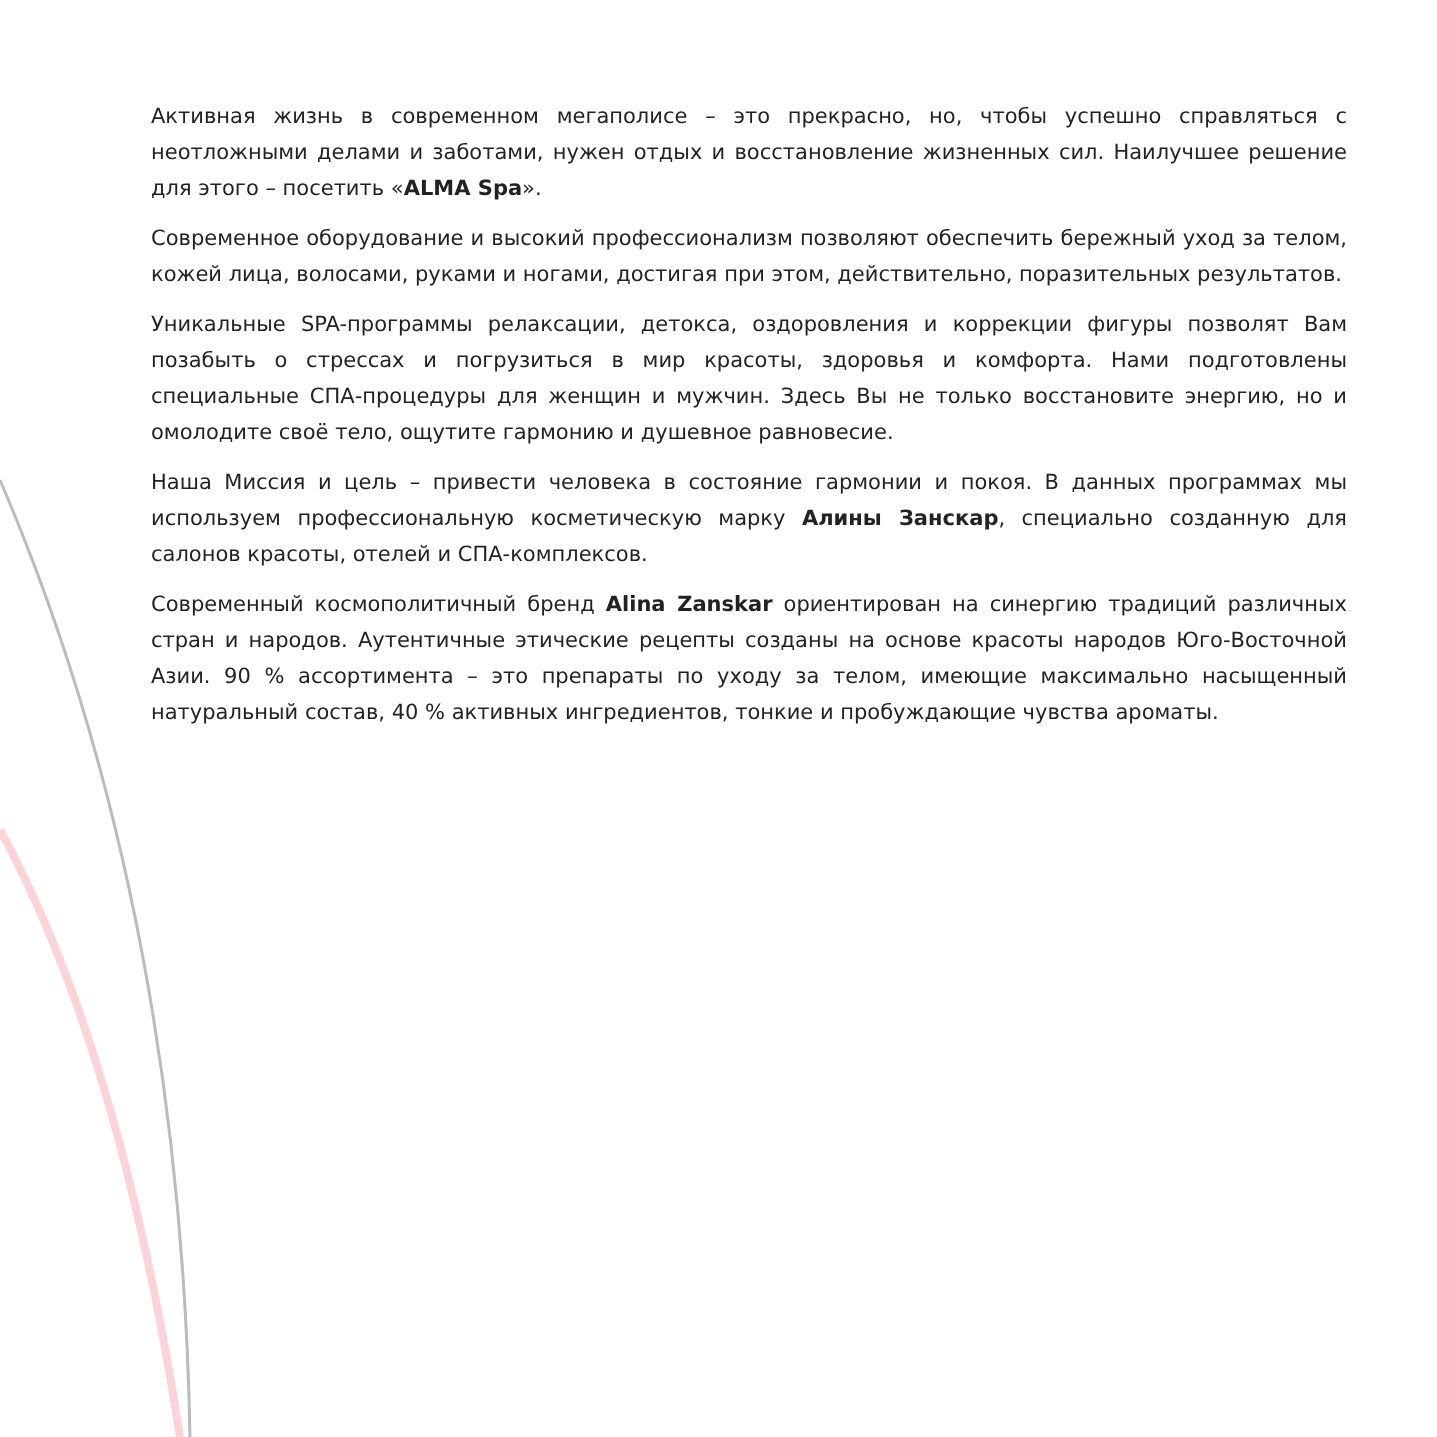Активная жизнь в современном мегаполисе – это прекрасно, но, чтобы успешно справляться с неотложными делами и заботами, нужен отдых и восстановление жизненных сил. Наилучшее решение для этого – посетить «ALMA Spa».
Современное оборудование и высокий профессионализм позволяют обеспечить бережный уход за телом, кожей лица, волосами, руками и ногами, достигая при этом, действительно, поразительных результатов.
Уникальные SPA-программы релаксации, детокса, оздоровления и коррекции фигуры позволят Вам позабыть о стрессах и погрузиться в мир красоты, здоровья и комфорта. Нами подготовлены специальные СПА-процедуры для женщин и мужчин. Здесь Вы не только восстановите энергию, но и омолодите своё тело, ощутите гармонию и душевное равновесие.
Наша Миссия и цель – привести человека в состояние гармонии и покоя. В данных программах мы используем профессиональную косметическую марку Алины Занскар, специально созданную для салонов красоты, отелей и СПА-комплексов.
Современный космополитичный бренд Alina Zanskar ориентирован на синергию традиций различных стран и народов. Аутентичные этические рецепты созданы на основе красоты народов Юго-Восточной Азии. 90 % ассортимента – это препараты по уходу за телом, имеющие максимально насыщенный натуральный состав, 40 % активных ингредиентов, тонкие и пробуждающие чувства ароматы.